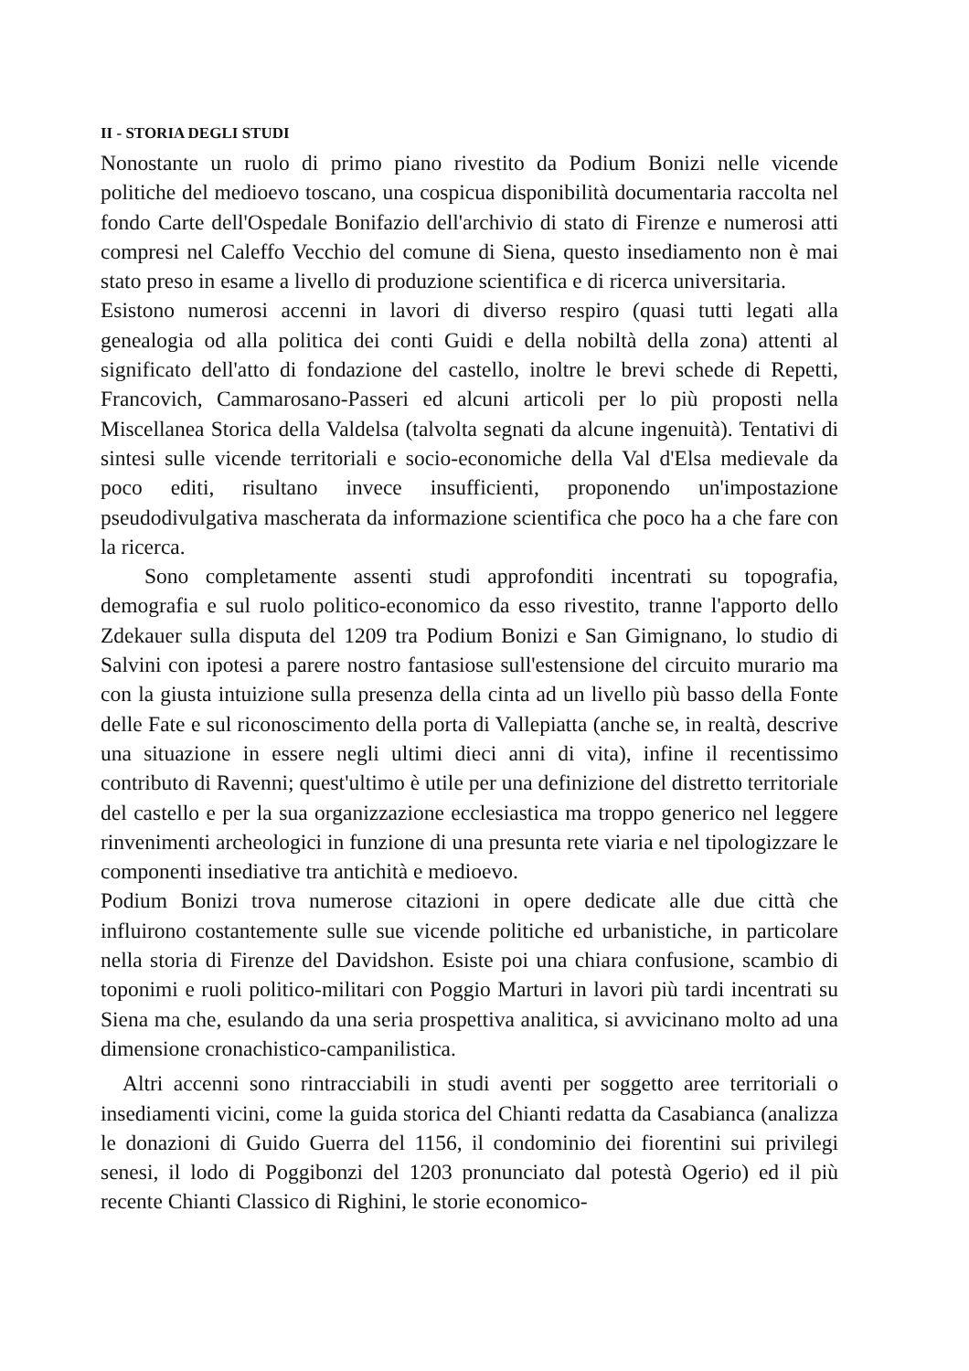II - STORIA DEGLI STUDI
Nonostante un ruolo di primo piano rivestito da Podium Bonizi nelle vicende politiche del medioevo toscano, una cospicua disponibilità documentaria raccolta nel fondo Carte dell'Ospedale Bonifazio dell'archivio di stato di Firenze e numerosi atti compresi nel Caleffo Vecchio del comune di Siena, questo insediamento non è mai stato preso in esame a livello di produzione scientifica e di ricerca universitaria.
Esistono numerosi accenni in lavori di diverso respiro (quasi tutti legati alla genealogia od alla politica dei conti Guidi e della nobiltà della zona) attenti al significato dell'atto di fondazione del castello, inoltre le brevi schede di Repetti, Francovich, Cammarosano-Passeri ed alcuni articoli per lo più proposti nella Miscellanea Storica della Valdelsa (talvolta segnati da alcune ingenuità). Tentativi di sintesi sulle vicende territoriali e socio-economiche della Val d'Elsa medievale da poco editi, risultano invece insufficienti, proponendo un'impostazione pseudodivulgativa mascherata da informazione scientifica che poco ha a che fare con la ricerca.
Sono completamente assenti studi approfonditi incentrati su topografia, demografia e sul ruolo politico-economico da esso rivestito, tranne l'apporto dello Zdekauer sulla disputa del 1209 tra Podium Bonizi e San Gimignano, lo studio di Salvini con ipotesi a parere nostro fantasiose sull'estensione del circuito murario ma con la giusta intuizione sulla presenza della cinta ad un livello più basso della Fonte delle Fate e sul riconoscimento della porta di Vallepiatta (anche se, in realtà, descrive una situazione in essere negli ultimi dieci anni di vita), infine il recentissimo contributo di Ravenni; quest'ultimo è utile per una definizione del distretto territoriale del castello e per la sua organizzazione ecclesiastica ma troppo generico nel leggere rinvenimenti archeologici in funzione di una presunta rete viaria e nel tipologizzare le componenti insediative tra antichità e medioevo.
Podium Bonizi trova numerose citazioni in opere dedicate alle due città che influirono costantemente sulle sue vicende politiche ed urbanistiche, in particolare nella storia di Firenze del Davidshon. Esiste poi una chiara confusione, scambio di toponimi e ruoli politico-militari con Poggio Marturi in lavori più tardi incentrati su Siena ma che, esulando da una seria prospettiva analitica, si avvicinano molto ad una dimensione cronachistico-campanilistica.
Altri accenni sono rintracciabili in studi aventi per soggetto aree territoriali o insediamenti vicini, come la guida storica del Chianti redatta da Casabianca (analizza le donazioni di Guido Guerra del 1156, il condominio dei fiorentini sui privilegi senesi, il lodo di Poggibonzi del 1203 pronunciato dal potestà Ogerio) ed il più recente Chianti Classico di Righini, le storie economico-